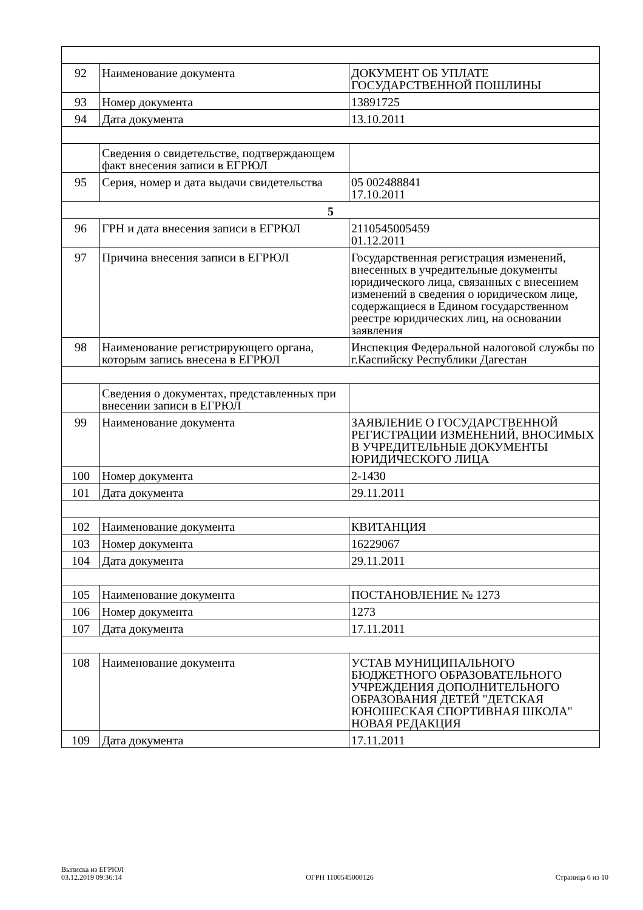| 92 | Наименование документа | ДОКУМЕНТ ОБ УПЛАТЕ ГОСУДАРСТВЕННОЙ ПОШЛИНЫ |
| 93 | Номер документа | 13891725 |
| 94 | Дата документа | 13.10.2011 |
| | Сведения о свидетельстве, подтверждающем факт внесения записи в ЕГРЮЛ | |
| 95 | Серия, номер и дата выдачи свидетельства | 05 002488841 17.10.2011 |
| 5 | | |
| 96 | ГРН и дата внесения записи в ЕГРЮЛ | 2110545005459 01.12.2011 |
| 97 | Причина внесения записи в ЕГРЮЛ | Государственная регистрация изменений, внесенных в учредительные документы юридического лица, связанных с внесением изменений в сведения о юридическом лице, содержащиеся в Едином государственном реестре юридических лиц, на основании заявления |
| 98 | Наименование регистрирующего органа, которым запись внесена в ЕГРЮЛ | Инспекция Федеральной налоговой службы по г.Каспийску Республики Дагестан |
| | Сведения о документах, представленных при внесении записи в ЕГРЮЛ | |
| 99 | Наименование документа | ЗАЯВЛЕНИЕ О ГОСУДАРСТВЕННОЙ РЕГИСТРАЦИИ ИЗМЕНЕНИЙ, ВНОСИМЫХ В УЧРЕДИТЕЛЬНЫЕ ДОКУМЕНТЫ ЮРИДИЧЕСКОГО ЛИЦА |
| 100 | Номер документа | 2-1430 |
| 101 | Дата документа | 29.11.2011 |
| 102 | Наименование документа | КВИТАНЦИЯ |
| 103 | Номер документа | 16229067 |
| 104 | Дата документа | 29.11.2011 |
| 105 | Наименование документа | ПОСТАНОВЛЕНИЕ № 1273 |
| 106 | Номер документа | 1273 |
| 107 | Дата документа | 17.11.2011 |
| 108 | Наименование документа | УСТАВ МУНИЦИПАЛЬНОГО БЮДЖЕТНОГО ОБРАЗОВАТЕЛЬНОГО УЧРЕЖДЕНИЯ ДОПОЛНИТЕЛЬНОГО ОБРАЗОВАНИЯ ДЕТЕЙ "ДЕТСКАЯ ЮНОШЕСКАЯ СПОРТИВНАЯ ШКОЛА" НОВАЯ РЕДАКЦИЯ |
| 109 | Дата документа | 17.11.2011 |
Выписка из ЕГРЮЛ
03.12.2019 09:36:14
ОГРН 1100545000126
Страница 6 из 10